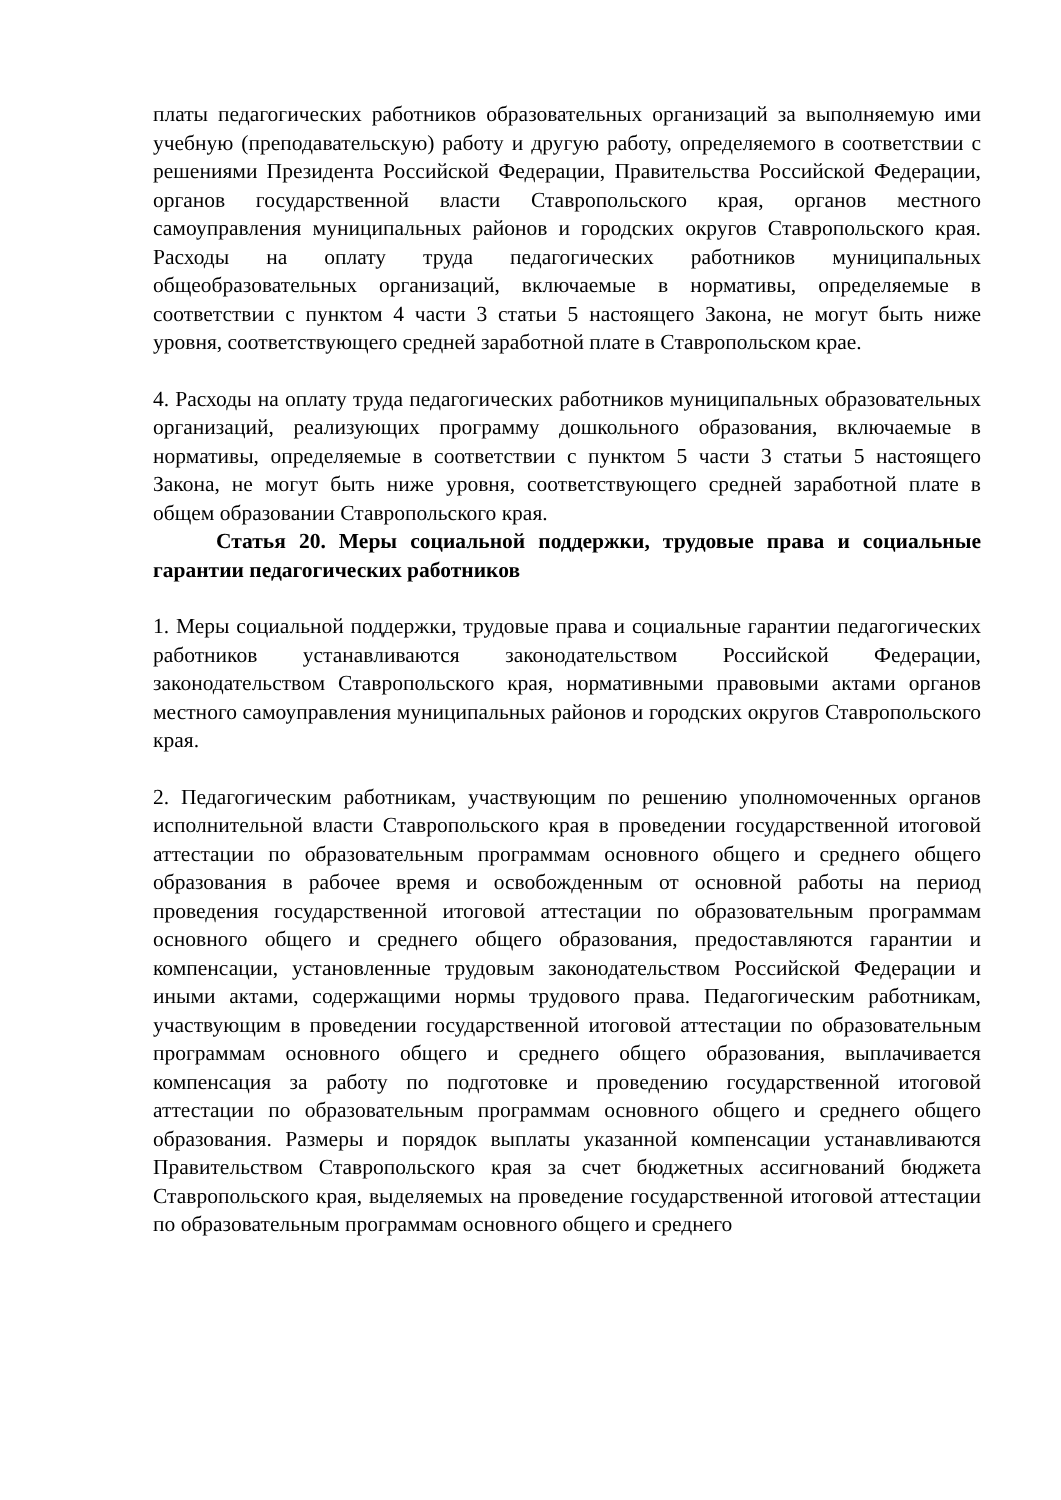платы педагогических работников образовательных организаций за выполняемую ими учебную (преподавательскую) работу и другую работу, определяемого в соответствии с решениями Президента Российской Федерации, Правительства Российской Федерации, органов государственной власти Ставропольского края, органов местного самоуправления муниципальных районов и городских округов Ставропольского края. Расходы на оплату труда педагогических работников муниципальных общеобразовательных организаций, включаемые в нормативы, определяемые в соответствии с пунктом 4 части 3 статьи 5 настоящего Закона, не могут быть ниже уровня, соответствующего средней заработной плате в Ставропольском крае.
4. Расходы на оплату труда педагогических работников муниципальных образовательных организаций, реализующих программу дошкольного образования, включаемые в нормативы, определяемые в соответствии с пунктом 5 части 3 статьи 5 настоящего Закона, не могут быть ниже уровня, соответствующего средней заработной плате в общем образовании Ставропольского края.
Статья 20. Меры социальной поддержки, трудовые права и социальные гарантии педагогических работников
1. Меры социальной поддержки, трудовые права и социальные гарантии педагогических работников устанавливаются законодательством Российской Федерации, законодательством Ставропольского края, нормативными правовыми актами органов местного самоуправления муниципальных районов и городских округов Ставропольского края.
2. Педагогическим работникам, участвующим по решению уполномоченных органов исполнительной власти Ставропольского края в проведении государственной итоговой аттестации по образовательным программам основного общего и среднего общего образования в рабочее время и освобожденным от основной работы на период проведения государственной итоговой аттестации по образовательным программам основного общего и среднего общего образования, предоставляются гарантии и компенсации, установленные трудовым законодательством Российской Федерации и иными актами, содержащими нормы трудового права. Педагогическим работникам, участвующим в проведении государственной итоговой аттестации по образовательным программам основного общего и среднего общего образования, выплачивается компенсация за работу по подготовке и проведению государственной итоговой аттестации по образовательным программам основного общего и среднего общего образования. Размеры и порядок выплаты указанной компенсации устанавливаются Правительством Ставропольского края за счет бюджетных ассигнований бюджета Ставропольского края, выделяемых на проведение государственной итоговой аттестации по образовательным программам основного общего и среднего